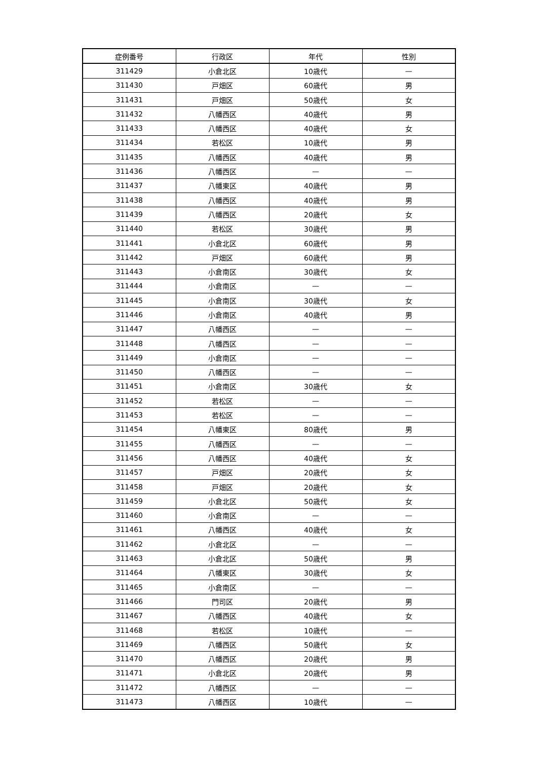| 症例番号 | 行政区 | 年代 | 性別 |
| --- | --- | --- | --- |
| 311429 | 小倉北区 | 10歳代 | — |
| 311430 | 戸畑区 | 60歳代 | 男 |
| 311431 | 戸畑区 | 50歳代 | 女 |
| 311432 | 八幡西区 | 40歳代 | 男 |
| 311433 | 八幡西区 | 40歳代 | 女 |
| 311434 | 若松区 | 10歳代 | 男 |
| 311435 | 八幡西区 | 40歳代 | 男 |
| 311436 | 八幡西区 | — | — |
| 311437 | 八幡東区 | 40歳代 | 男 |
| 311438 | 八幡西区 | 40歳代 | 男 |
| 311439 | 八幡西区 | 20歳代 | 女 |
| 311440 | 若松区 | 30歳代 | 男 |
| 311441 | 小倉北区 | 60歳代 | 男 |
| 311442 | 戸畑区 | 60歳代 | 男 |
| 311443 | 小倉南区 | 30歳代 | 女 |
| 311444 | 小倉南区 | — | — |
| 311445 | 小倉南区 | 30歳代 | 女 |
| 311446 | 小倉南区 | 40歳代 | 男 |
| 311447 | 八幡西区 | — | — |
| 311448 | 八幡西区 | — | — |
| 311449 | 小倉南区 | — | — |
| 311450 | 八幡西区 | — | — |
| 311451 | 小倉南区 | 30歳代 | 女 |
| 311452 | 若松区 | — | — |
| 311453 | 若松区 | — | — |
| 311454 | 八幡東区 | 80歳代 | 男 |
| 311455 | 八幡西区 | — | — |
| 311456 | 八幡西区 | 40歳代 | 女 |
| 311457 | 戸畑区 | 20歳代 | 女 |
| 311458 | 戸畑区 | 20歳代 | 女 |
| 311459 | 小倉北区 | 50歳代 | 女 |
| 311460 | 小倉南区 | — | — |
| 311461 | 八幡西区 | 40歳代 | 女 |
| 311462 | 小倉北区 | — | — |
| 311463 | 小倉北区 | 50歳代 | 男 |
| 311464 | 八幡東区 | 30歳代 | 女 |
| 311465 | 小倉南区 | — | — |
| 311466 | 門司区 | 20歳代 | 男 |
| 311467 | 八幡西区 | 40歳代 | 女 |
| 311468 | 若松区 | 10歳代 | — |
| 311469 | 八幡西区 | 50歳代 | 女 |
| 311470 | 八幡西区 | 20歳代 | 男 |
| 311471 | 小倉北区 | 20歳代 | 男 |
| 311472 | 八幡西区 | — | — |
| 311473 | 八幡西区 | 10歳代 | — |